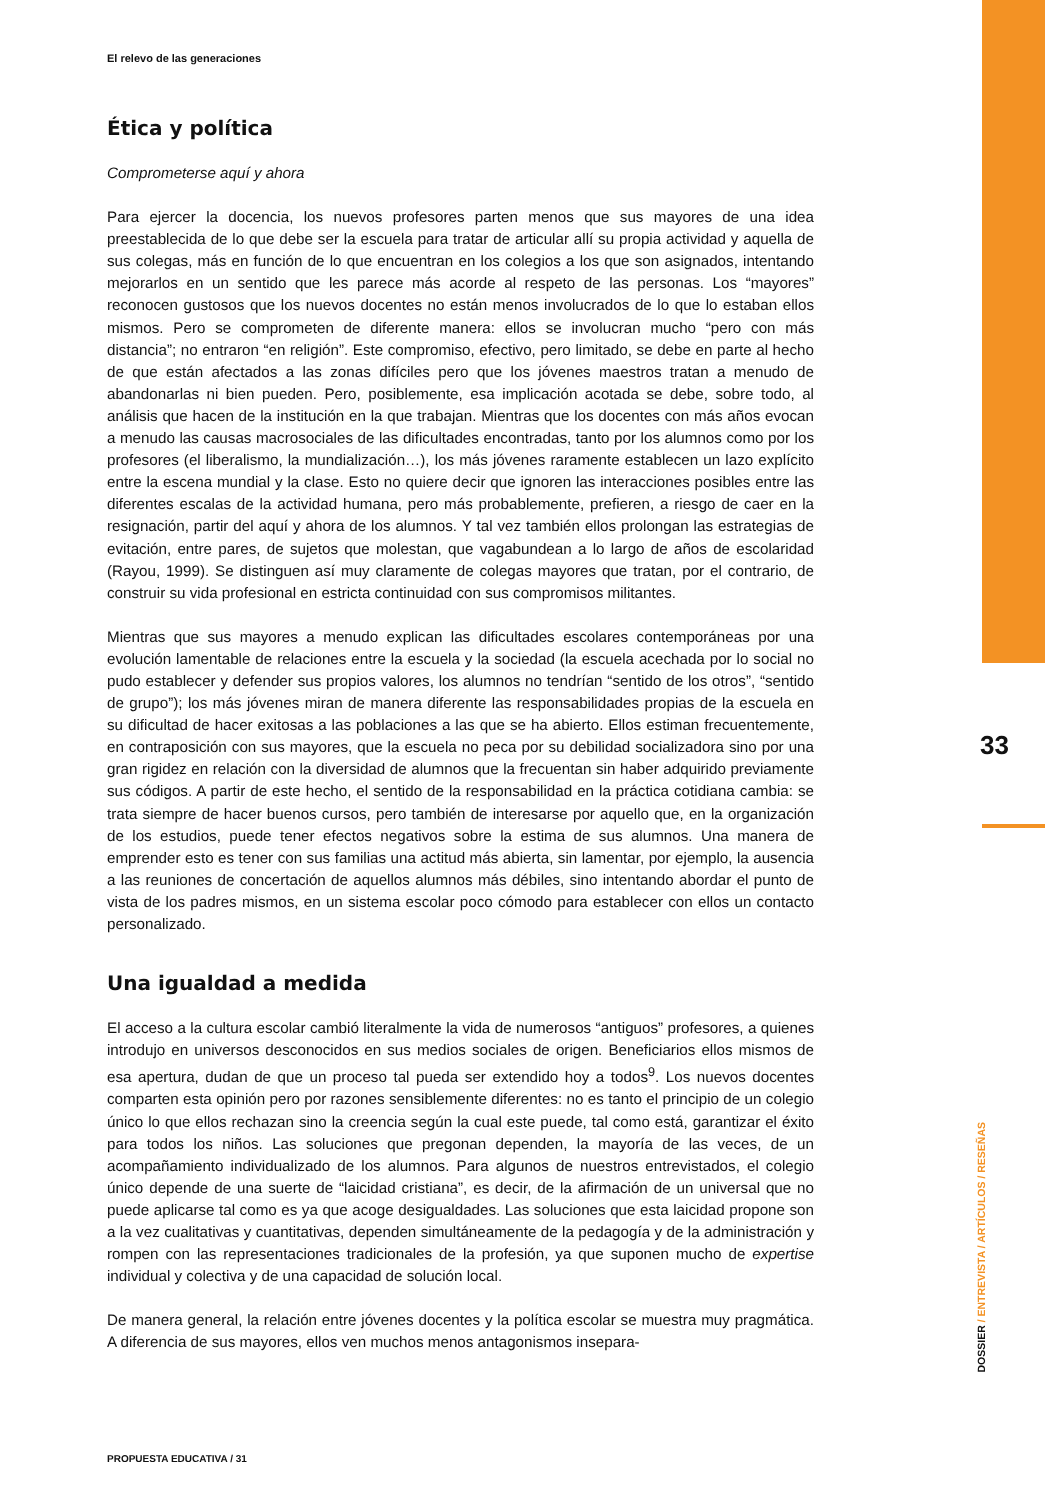El relevo de las generaciones
Ética y política
Comprometerse aquí y ahora
Para ejercer la docencia, los nuevos profesores parten menos que sus mayores de una idea preestablecida de lo que debe ser la escuela para tratar de articular allí su propia actividad y aquella de sus colegas, más en función de lo que encuentran en los colegios a los que son asignados, intentando mejorarlos en un sentido que les parece más acorde al respeto de las personas. Los “mayores” reconocen gustosos que los nuevos docentes no están menos involucrados de lo que lo estaban ellos mismos. Pero se comprometen de diferente manera: ellos se involucran mucho “pero con más distancia”; no entraron “en religión”. Este compromiso, efectivo, pero limitado, se debe en parte al hecho de que están afectados a las zonas difíciles pero que los jóvenes maestros tratan a menudo de abandonarlas ni bien pueden. Pero, posiblemente, esa implicación acotada se debe, sobre todo, al análisis que hacen de la institución en la que trabajan. Mientras que los docentes con más años evocan a menudo las causas macrosociales de las dificultades encontradas, tanto por los alumnos como por los profesores (el liberalismo, la mundialización…), los más jóvenes raramente establecen un lazo explícito entre la escena mundial y la clase. Esto no quiere decir que ignoren las interacciones posibles entre las diferentes escalas de la actividad humana, pero más probablemente, prefieren, a riesgo de caer en la resignación, partir del aquí y ahora de los alumnos. Y tal vez también ellos prolongan las estrategias de evitación, entre pares, de sujetos que molestan, que vagabundean a lo largo de años de escolaridad (Rayou, 1999). Se distinguen así muy claramente de colegas mayores que tratan, por el contrario, de construir su vida profesional en estricta continuidad con sus compromisos militantes.
Mientras que sus mayores a menudo explican las dificultades escolares contemporáneas por una evolución lamentable de relaciones entre la escuela y la sociedad (la escuela acechada por lo social no pudo establecer y defender sus propios valores, los alumnos no tendrían “sentido de los otros”, “sentido de grupo”); los más jóvenes miran de manera diferente las responsabilidades propias de la escuela en su dificultad de hacer exitosas a las poblaciones a las que se ha abierto. Ellos estiman frecuentemente, en contraposición con sus mayores, que la escuela no peca por su debilidad socializadora sino por una gran rigidez en relación con la diversidad de alumnos que la frecuentan sin haber adquirido previamente sus códigos. A partir de este hecho, el sentido de la responsabilidad en la práctica cotidiana cambia: se trata siempre de hacer buenos cursos, pero también de interesarse por aquello que, en la organización de los estudios, puede tener efectos negativos sobre la estima de sus alumnos. Una manera de emprender esto es tener con sus familias una actitud más abierta, sin lamentar, por ejemplo, la ausencia a las reuniones de concertación de aquellos alumnos más débiles, sino intentando abordar el punto de vista de los padres mismos, en un sistema escolar poco cómodo para establecer con ellos un contacto personalizado.
Una igualdad a medida
El acceso a la cultura escolar cambió literalmente la vida de numerosos “antiguos” profesores, a quienes introdujo en universos desconocidos en sus medios sociales de origen. Beneficiarios ellos mismos de esa apertura, dudan de que un proceso tal pueda ser extendido hoy a todos<sup>9</sup>. Los nuevos docentes comparten esta opinión pero por razones sensiblemente diferentes: no es tanto el principio de un colegio único lo que ellos rechazan sino la creencia según la cual este puede, tal como está, garantizar el éxito para todos los niños. Las soluciones que pregonan dependen, la mayoría de las veces, de un acompañamiento individualizado de los alumnos. Para algunos de nuestros entrevistados, el colegio único depende de una suerte de “laicidad cristiana”, es decir, de la afirmación de un universal que no puede aplicarse tal como es ya que acoge desigualdades. Las soluciones que esta laicidad propone son a la vez cualitativas y cuantitativas, dependen simultáneamente de la pedagogía y de la administración y rompen con las representaciones tradicionales de la profesión, ya que suponen mucho de expertise individual y colectiva y de una capacidad de solución local.
De manera general, la relación entre jóvenes docentes y la política escolar se muestra muy pragmática. A diferencia de sus mayores, ellos ven muchos menos antagonismos insepara-
33
DOSSIER / ENTREVISTA / ARTÍCULOS / RESEÑAS
PROPUESTA EDUCATIVA / 31